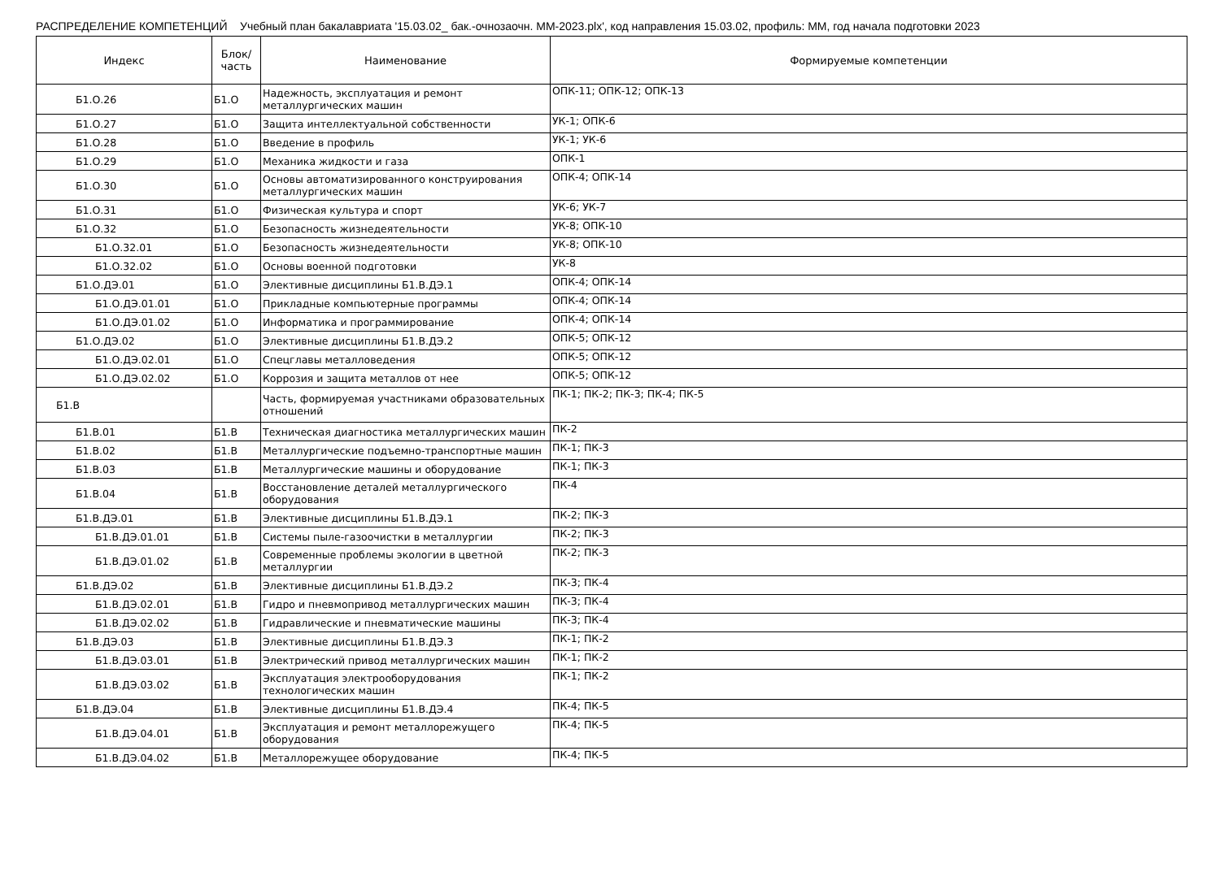РАСПРЕДЕЛЕНИЕ КОМПЕТЕНЦИЙ Учебный план бакалавриата '15.03.02_ бак.-очнозаочн. ММ-2023.plx', код направления 15.03.02, профиль: ММ, год начала подготовки 2023
| Индекс | Блок/ часть | Наименование | Формируемые компетенции |
| --- | --- | --- | --- |
| Б1.О.26 | Б1.О | Надежность, эксплуатация и ремонт металлургических машин | ОПК-11; ОПК-12; ОПК-13 |
| Б1.О.27 | Б1.О | Защита интеллектуальной собственности | УК-1; ОПК-6 |
| Б1.О.28 | Б1.О | Введение в профиль | УК-1; УК-6 |
| Б1.О.29 | Б1.О | Механика жидкости и газа | ОПК-1 |
| Б1.О.30 | Б1.О | Основы автоматизированного конструирования металлургических машин | ОПК-4; ОПК-14 |
| Б1.О.31 | Б1.О | Физическая культура и спорт | УК-6; УК-7 |
| Б1.О.32 | Б1.О | Безопасность жизнедеятельности | УК-8; ОПК-10 |
| Б1.О.32.01 | Б1.О | Безопасность жизнедеятельности | УК-8; ОПК-10 |
| Б1.О.32.02 | Б1.О | Основы военной подготовки | УК-8 |
| Б1.О.ДЭ.01 | Б1.О | Элективные дисциплины Б1.В.ДЭ.1 | ОПК-4; ОПК-14 |
| Б1.О.ДЭ.01.01 | Б1.О | Прикладные компьютерные программы | ОПК-4; ОПК-14 |
| Б1.О.ДЭ.01.02 | Б1.О | Информатика и программирование | ОПК-4; ОПК-14 |
| Б1.О.ДЭ.02 | Б1.О | Элективные дисциплины Б1.В.ДЭ.2 | ОПК-5; ОПК-12 |
| Б1.О.ДЭ.02.01 | Б1.О | Спецглавы металловедения | ОПК-5; ОПК-12 |
| Б1.О.ДЭ.02.02 | Б1.О | Коррозия и защита металлов от нее | ОПК-5; ОПК-12 |
| Б1.В | | Часть, формируемая участниками образовательных отношений | ПК-1; ПК-2; ПК-3; ПК-4; ПК-5 |
| Б1.В.01 | Б1.В | Техническая диагностика металлургических машин | ПК-2 |
| Б1.В.02 | Б1.В | Металлургические подъемно-транспортные машин | ПК-1; ПК-3 |
| Б1.В.03 | Б1.В | Металлургические машины и оборудование | ПК-1; ПК-3 |
| Б1.В.04 | Б1.В | Восстановление деталей металлургического оборудования | ПК-4 |
| Б1.В.ДЭ.01 | Б1.В | Элективные дисциплины Б1.В.ДЭ.1 | ПК-2; ПК-3 |
| Б1.В.ДЭ.01.01 | Б1.В | Системы пыле-газоочистки в металлургии | ПК-2; ПК-3 |
| Б1.В.ДЭ.01.02 | Б1.В | Современные проблемы экологии в цветной металлургии | ПК-2; ПК-3 |
| Б1.В.ДЭ.02 | Б1.В | Элективные дисциплины Б1.В.ДЭ.2 | ПК-3; ПК-4 |
| Б1.В.ДЭ.02.01 | Б1.В | Гидро и пневмопривод металлургических машин | ПК-3; ПК-4 |
| Б1.В.ДЭ.02.02 | Б1.В | Гидравлические и пневматические машины | ПК-3; ПК-4 |
| Б1.В.ДЭ.03 | Б1.В | Элективные дисциплины Б1.В.ДЭ.3 | ПК-1; ПК-2 |
| Б1.В.ДЭ.03.01 | Б1.В | Электрический привод металлургических машин | ПК-1; ПК-2 |
| Б1.В.ДЭ.03.02 | Б1.В | Эксплуатация электрооборудования технологических машин | ПК-1; ПК-2 |
| Б1.В.ДЭ.04 | Б1.В | Элективные дисциплины Б1.В.ДЭ.4 | ПК-4; ПК-5 |
| Б1.В.ДЭ.04.01 | Б1.В | Эксплуатация и ремонт металлорежущего оборудования | ПК-4; ПК-5 |
| Б1.В.ДЭ.04.02 | Б1.В | Металлорежущее оборудование | ПК-4; ПК-5 |